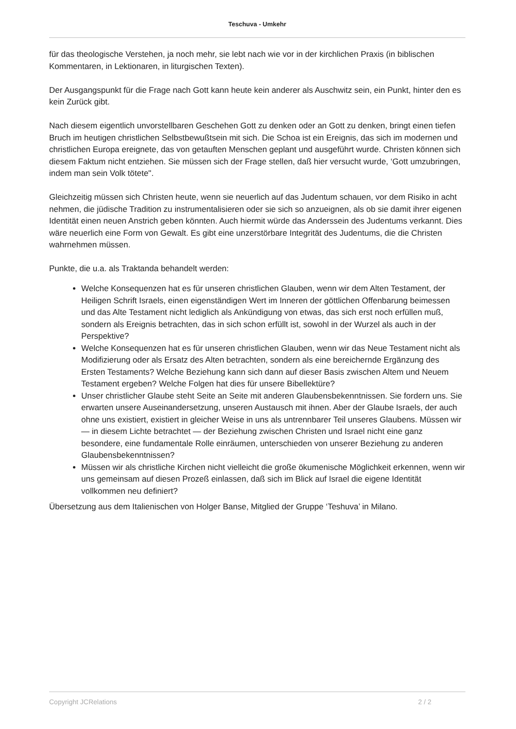Teschuva - Umkehr
für das theologische Verstehen, ja noch mehr, sie lebt nach wie vor in der kirchlichen Praxis (in biblischen Kommentaren, in Lektionaren, in liturgischen Texten).
Der Ausgangspunkt für die Frage nach Gott kann heute kein anderer als Auschwitz sein, ein Punkt, hinter den es kein Zurück gibt.
Nach diesem eigentlich unvorstellbaren Geschehen Gott zu denken oder an Gott zu denken, bringt einen tiefen Bruch im heutigen christlichen Selbstbewußtsein mit sich. Die Schoa ist ein Ereignis, das sich im modernen und christlichen Europa ereignete, das von getauften Menschen geplant und ausgeführt wurde. Christen können sich diesem Faktum nicht entziehen. Sie müssen sich der Frage stellen, daß hier versucht wurde, ‘Gott umzubringen, indem man sein Volk tötete".
Gleichzeitig müssen sich Christen heute, wenn sie neuerlich auf das Judentum schauen, vor dem Risiko in acht nehmen, die jüdische Tradition zu instrumentalisieren oder sie sich so anzueignen, als ob sie damit ihrer eigenen Identität einen neuen Anstrich geben könnten. Auch hiermit würde das Anderssein des Judentums verkannt. Dies wäre neuerlich eine Form von Gewalt. Es gibt eine unzerstörbare Integrität des Judentums, die die Christen wahrnehmen müssen.
Punkte, die u.a. als Traktanda behandelt werden:
Welche Konsequenzen hat es für unseren christlichen Glauben, wenn wir dem Alten Testament, der Heiligen Schrift Israels, einen eigenständigen Wert im Inneren der göttlichen Offenbarung beimessen und das Alte Testament nicht lediglich als Ankündigung von etwas, das sich erst noch erfüllen muß, sondern als Ereignis betrachten, das in sich schon erfüllt ist, sowohl in der Wurzel als auch in der Perspektive?
Welche Konsequenzen hat es für unseren christlichen Glauben, wenn wir das Neue Testament nicht als Modifizierung oder als Ersatz des Alten betrachten, sondern als eine bereichernde Ergänzung des Ersten Testaments? Welche Beziehung kann sich dann auf dieser Basis zwischen Altem und Neuem Testament ergeben? Welche Folgen hat dies für unsere Bibellektüre?
Unser christlicher Glaube steht Seite an Seite mit anderen Glaubensbekenntnissen. Sie fordern uns. Sie erwarten unsere Auseinandersetzung, unseren Austausch mit ihnen. Aber der Glaube Israels, der auch ohne uns existiert, existiert in gleicher Weise in uns als untrennbarer Teil unseres Glaubens. Müssen wir — in diesem Lichte betrachtet — der Beziehung zwischen Christen und Israel nicht eine ganz besondere, eine fundamentale Rolle einräumen, unterschieden von unserer Beziehung zu anderen Glaubensbekenntnissen?
Müssen wir als christliche Kirchen nicht vielleicht die große ökumenische Möglichkeit erkennen, wenn wir uns gemeinsam auf diesen Prozeß einlassen, daß sich im Blick auf Israel die eigene Identität vollkommen neu definiert?
Übersetzung aus dem Italienischen von Holger Banse, Mitglied der Gruppe ‘Teshuva’ in Milano.
Copyright JCRelations 2 / 2